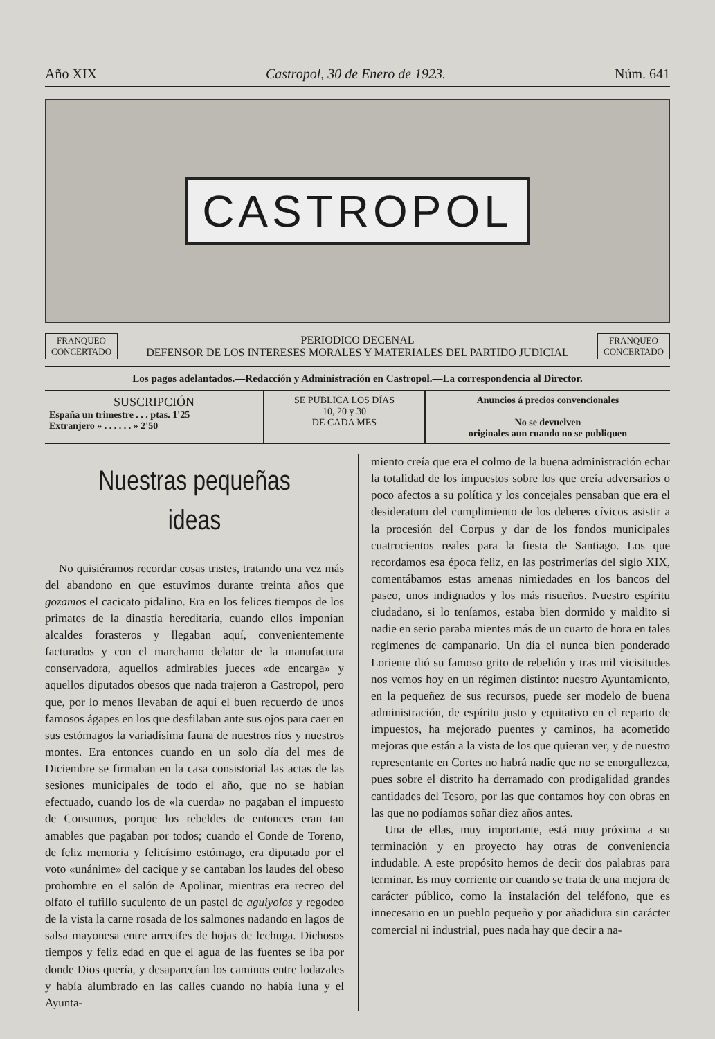Año XIX Castropol, 30 de Enero de 1923. Núm. 641
CASTROPOL
FRANQUEO
CONCERTADO
PERIODICO DECENAL
DEFENSOR DE LOS INTERESES MORALES Y MATERIALES DEL PARTIDO JUDICIAL
FRANQUEO
CONCERTADO
Los pagos adelantados.—Redacción y Administración en Castropol.—La correspondencia al Director.
| SUSCRIPCIÓN España un trimestre . . . ptas. 1'25 Extranjero » . . . . . . » 2'50 | SE PUBLICA LOS DÍAS 10, 20 y 30 DE CADA MES | Anuncios á precios convencionales No se devuelven originales aun cuando no se publiquen |
Nuestras pequeñas ideas
No quisiéramos recordar cosas tristes, tratando una vez más del abandono en que estuvimos durante treinta años que gozamos el cacicato pidalino. Era en los felices tiempos de los primates de la dinastía hereditaria, cuando ellos imponían alcaldes forasteros y llegaban aquí, convenientemente facturados y con el marchamo delator de la manufactura conservadora, aquellos admirables jueces «de encarga» y aquellos diputados obesos que nada trajeron a Castropol, pero que, por lo menos llevaban de aquí el buen recuerdo de unos famosos ágapes en los que desfilaban ante sus ojos para caer en sus estómagos la variadísima fauna de nuestros ríos y nuestros montes. Era entonces cuando en un solo día del mes de Diciembre se firmaban en la casa consistorial las actas de las sesiones municipales de todo el año, que no se habían efectuado, cuando los de «la cuerda» no pagaban el impuesto de Consumos, porque los rebeldes de entonces eran tan amables que pagaban por todos; cuando el Conde de Toreno, de feliz memoria y felicísimo estómago, era diputado por el voto «unánime» del cacique y se cantaban los laudes del obeso prohombre en el salón de Apolinar, mientras era recreo del olfato el tufillo suculento de un pastel de aguiyolos y regodeo de la vista la carne rosada de los salmones nadando en lagos de salsa mayonesa entre arrecifes de hojas de lechuga. Dichosos tiempos y feliz edad en que el agua de las fuentes se iba por donde Dios quería, y desaparecían los caminos entre lodazales y había alumbrado en las calles cuando no había luna y el Ayunta-
miento creía que era el colmo de la buena administración echar la totalidad de los impuestos sobre los que creía adversarios o poco afectos a su política y los concejales pensaban que era el desideratum del cumplimiento de los deberes cívicos asistir a la procesión del Corpus y dar de los fondos municipales cuatrocientos reales para la fiesta de Santiago. Los que recordamos esa época feliz, en las postrimerías del siglo XIX, comentábamos estas amenas nimiedades en los bancos del paseo, unos indignados y los más risueños. Nuestro espíritu ciudadano, si lo teníamos, estaba bien dormido y maldito si nadie en serio paraba mientes más de un cuarto de hora en tales regímenes de campanario. Un día el nunca bien ponderado Loriente dió su famoso grito de rebelión y tras mil vicisitudes nos vemos hoy en un régimen distinto: nuestro Ayuntamiento, en la pequeñez de sus recursos, puede ser modelo de buena administración, de espíritu justo y equitativo en el reparto de impuestos, ha mejorado puentes y caminos, ha acometido mejoras que están a la vista de los que quieran ver, y de nuestro representante en Cortes no habrá nadie que no se enorgullezca, pues sobre el distrito ha derramado con prodigalidad grandes cantidades del Tesoro, por las que contamos hoy con obras en las que no podíamos soñar diez años antes.
Una de ellas, muy importante, está muy próxima a su terminación y en proyecto hay otras de conveniencia indudable. A este propósito hemos de decir dos palabras para terminar. Es muy corriente oir cuando se trata de una mejora de carácter público, como la instalación del teléfono, que es innecesario en un pueblo pequeño y por añadidura sin carácter comercial ni industrial, pues nada hay que decir a na-